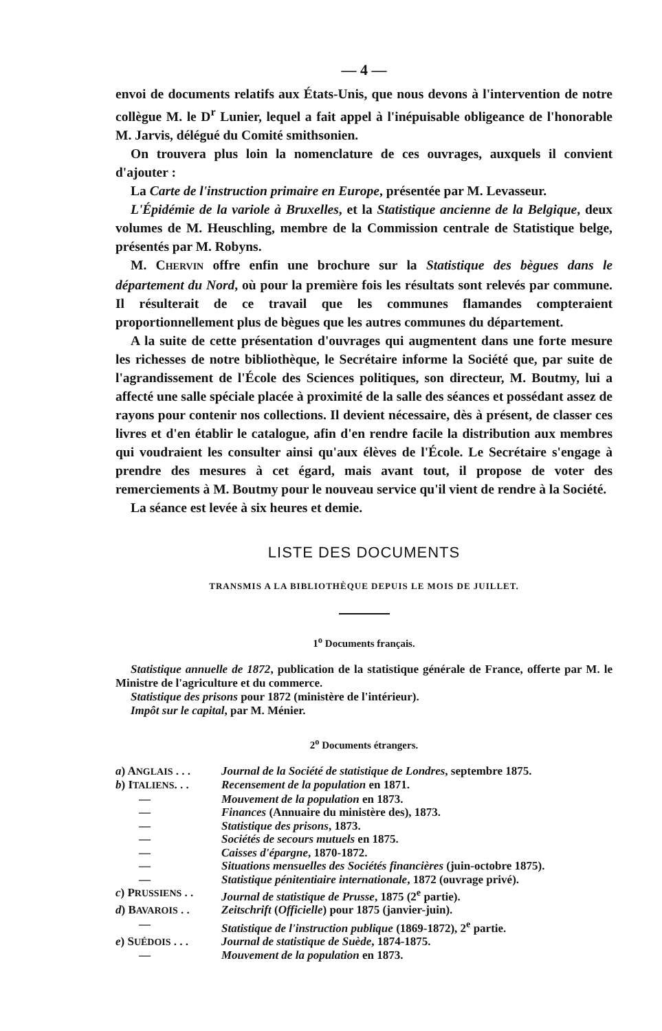— 4 —
envoi de documents relatifs aux États-Unis, que nous devons à l'intervention de notre collègue M. le D<sup>r</sup> Lunier, lequel a fait appel à l'inépuisable obligeance de l'honorable M. Jarvis, délégué du Comité smithsonien.
On trouvera plus loin la nomenclature de ces ouvrages, auxquels il convient d'ajouter :
La Carte de l'instruction primaire en Europe, présentée par M. Levasseur.
L'Épidémie de la variole à Bruxelles, et la Statistique ancienne de la Belgique, deux volumes de M. Heuschling, membre de la Commission centrale de Statistique belge, présentés par M. Robyns.
M. CHERVIN offre enfin une brochure sur la Statistique des bègues dans le département du Nord, où pour la première fois les résultats sont relevés par commune. Il résulterait de ce travail que les communes flamandes compteraient proportionnellement plus de bègues que les autres communes du département.
A la suite de cette présentation d'ouvrages qui augmentent dans une forte mesure les richesses de notre bibliothèque, le Secrétaire informe la Société que, par suite de l'agrandissement de l'École des Sciences politiques, son directeur, M. Boutmy, lui a affecté une salle spéciale placée à proximité de la salle des séances et possédant assez de rayons pour contenir nos collections. Il devient nécessaire, dès à présent, de classer ces livres et d'en établir le catalogue, afin d'en rendre facile la distribution aux membres qui voudraient les consulter ainsi qu'aux élèves de l'École. Le Secrétaire s'engage à prendre des mesures à cet égard, mais avant tout, il propose de voter des remerciements à M. Boutmy pour le nouveau service qu'il vient de rendre à la Société.
La séance est levée à six heures et demie.
LISTE DES DOCUMENTS
TRANSMIS A LA BIBLIOTHÈQUE DEPUIS LE MOIS DE JUILLET.
1<sup>o</sup> Documents français.
Statistique annuelle de 1872, publication de la statistique générale de France, offerte par M. le Ministre de l'agriculture et du commerce.
Statistique des prisons pour 1872 (ministère de l'intérieur).
Impôt sur le capital, par M. Ménier.
2<sup>o</sup> Documents étrangers.
| a ) A NGLAIS . . . | Journal de la Société de statistique de Londres , septembre 1875. |
| b ) I TALIENS . . . | Recensement de la population en 1871. |
| — | Mouvement de la population en 1873. |
| — | Finances (Annuaire du ministère des), 1873. |
| — | Statistique des prisons , 1873. |
| — | Sociétés de secours mutuels en 1875. |
| — | Caisses d'épargne , 1870-1872. |
| — | Situations mensuelles des Sociétés financières (juin-octobre 1875). |
| — | Statistique pénitentiaire internationale , 1872 (ouvrage privé). |
| c ) P RUSSIENS . . | Journal de statistique de Prusse , 1875 (2<sup>e</sup> partie). |
| d ) B AVAROIS . . | Zeitschrift ( Officielle ) pour 1875 (janvier-juin). |
| — | Statistique de l'instruction publique (1869-1872), 2<sup>e</sup> partie. |
| e ) S UÉDOIS . . . | Journal de statistique de Suède , 1874-1875. |
| — | Mouvement de la population en 1873. |